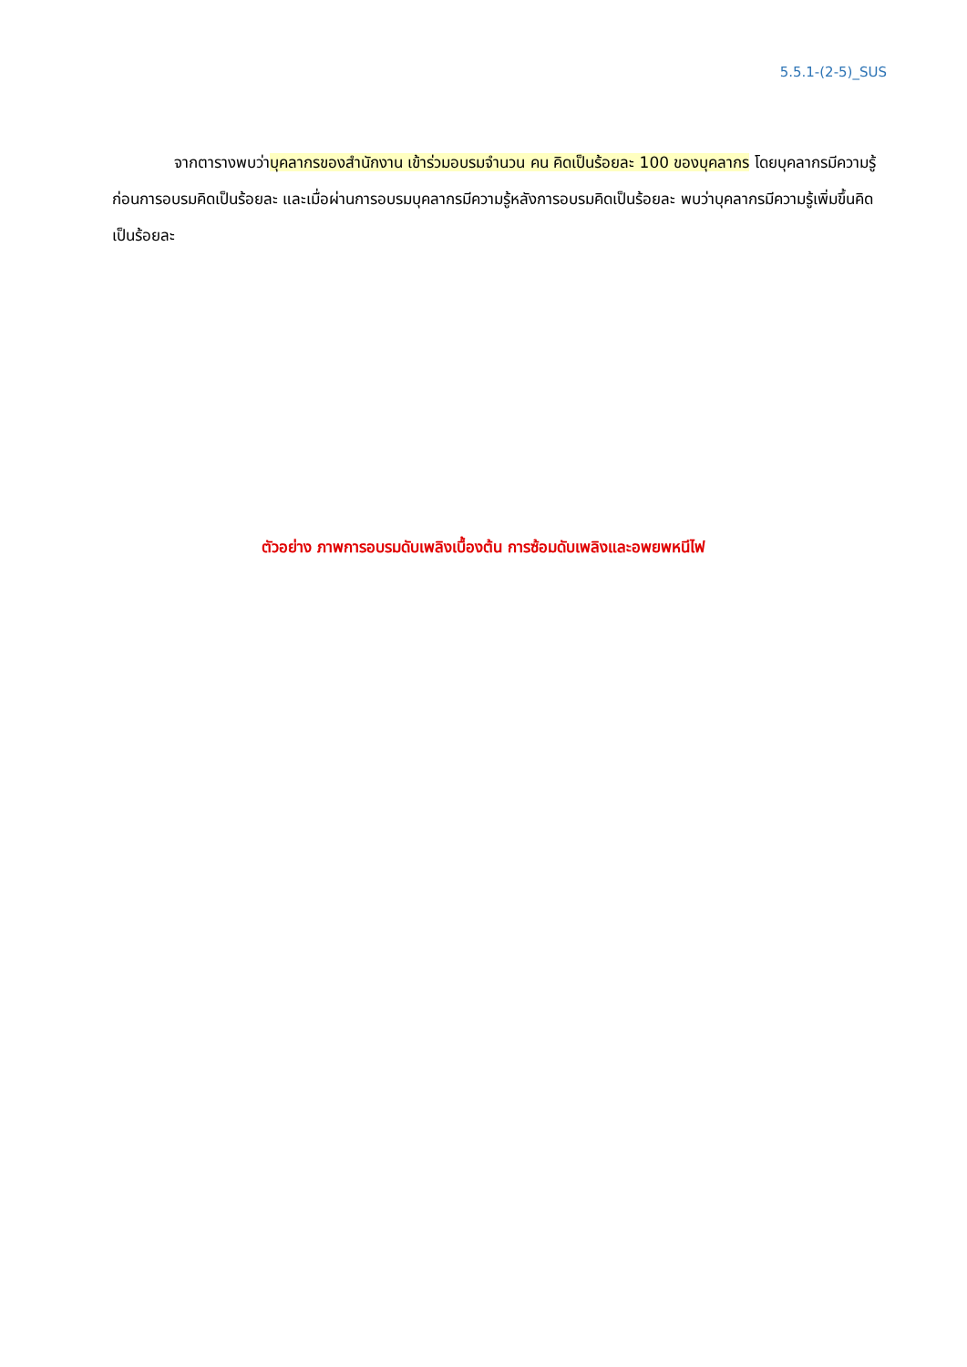5.5.1-(2-5)_SUS
    จากตารางพบว่าบุคลากรของสำนักงาน เข้าร่วมอบรมจำนวน คน คิดเป็นร้อยละ 100 ของบุคลากร โดยบุคลากรมีความรู้ก่อนการอบรมคิดเป็นร้อยละ และเมื่อผ่านการอบรมบุคลากรมีความรู้หลังการอบรมคิดเป็นร้อยละ พบว่าบุคลากรมีความรู้เพิ่มขึ้นคิดเป็นร้อยละ
ตัวอย่าง ภาพการอบรมดับเพลิงเบื้องต้น การซ้อมดับเพลิงและอพยพหนีไฟ